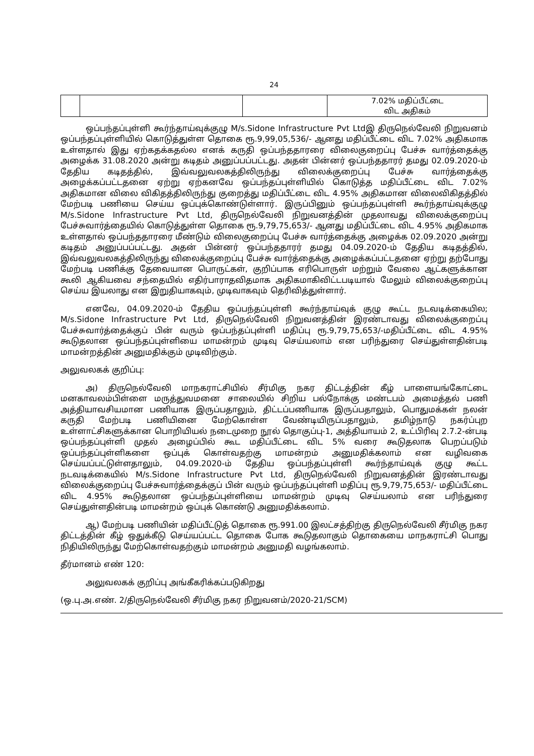24
| | | | 7.02% மதிப்பீட்டை விட அதிகம் |
ஒப்பந்தப்புள்ளி கூர்ந்தாய்வுக்குழு M/s.Sidone Infrastructure Pvt Ltdஇ திருநெல்வேலி நிறுவனம் ஒப்பந்தப்புள்ளியில் கொடுத்துள்ள தொகை ரூ.9,99,05,536/- ஆனது மதிப்பீட்டை விட 7.02% அதிகமாக உள்ளதால் இது ஏற்கதக்கதல்ல எனக் கருதி ஒப்பந்ததாரரை விலைகுறைப்பு பேச்சு வார்த்தைக்கு அழைக்க 31.08.2020 அன்று கடிதம் அனுப்பப்பட்டது. அதன் பின்னர் ஒப்பந்ததாரர் தமது 02.09.2020-ம் தேதிய கடிதத்தில், இவ்வலுவலகத்திலிருந்து விலைக்குறைப்பு பேச்சு வார்த்தைக்கு அழைக்கப்பட்டதனை ஏற்று ஏற்கனவே ஒப்பந்தப்புள்ளியில் கொடுத்த மதிப்பீட்டை விட 7.02% அதிகமான விலை விகிதத்திலிருந்து குறைத்து மதிப்பீட்டை விட 4.95% அதிகமான விலைவிகிதத்தில் மேற்படி பணியை செய்ய ஒப்புக்கொண்டுள்ளார். இருப்பினும் ஒப்பந்தப்புள்ளி கூர்ந்தாய்வுக்குழு M/s.Sidone Infrastructure Pvt Ltd, திருநெல்வேலி நிறுவனத்தின் முதலாவது விலைக்குறைப்பு பேச்சுவார்த்தையில் கொடுத்துள்ள தொகை ரூ.9,79,75,653/- ஆனது மதிப்பீட்டை விட 4.95% அதிகமாக உள்ளதால் ஒப்பந்ததாரரை மீண்டும் விலைகுறைப்பு பேச்சு வார்த்தைக்கு அழைக்க 02.09.2020 அன்று கடிதம் அனுப்பப்பட்டது. அதன் பின்னர் ஒப்பந்ததாரர் தமது 04.09.2020-ம் தேதிய கடிதத்தில், இவ்வலுவலகத்திலிருந்து விலைக்குறைப்பு பேச்சு வார்த்தைக்கு அழைக்கப்பட்டதனை ஏற்று தற்போது மேற்படி பணிக்கு தேவையான பொருட்கள், குறிப்பாக எரிபொருள் மற்றும் வேலை ஆட்களுக்கான கூலி ஆகியவை சந்தையில் எதிர்பாராதவிதமாக அதிகமாகிவிட்டபடியால் மேலும் விலைக்குறைப்பு செய்ய இயலாது என இறுதியாகவும், முடிவாகவும் தெரிவித்துள்ளார்.
எனவே, 04.09.2020-ம் தேதிய ஒப்பந்தப்புள்ளி கூர்ந்தாய்வுக் குழு கூட்ட நடவடிக்கையில; M/s.Sidone Infrastructure Pvt Ltd, திருநெல்வேலி நிறுவனத்தின் இரண்டாவது விலைக்குறைப்பு பேச்சுவார்த்தைக்குப் பின் வரும் ஒப்பந்தப்புள்ளி மதிப்பு ரூ.9,79,75,653/-மதிப்பீட்டை விட 4.95% கூடுதலான ஒப்பந்தப்புள்ளியை மாமன்றம் முடிவு செய்யலாம் என பரிந்துரை செய்துள்ளதின்படி மாமன்றத்தின் அனுமதிக்கும் முடிவிற்கும்.
அலுவலகக் குறிப்பு:
அ) திருநெல்வேலி மாநகராட்சியில் சீர்மிகு நகர திட்டத்தின் கீழ் பாளையங்கோட்டை மனகாவலம்பிள்ளை மருத்துவமனை சாலையில் சிறிய பல்நோக்கு மண்டபம் அமைத்தல் பணி அத்தியாவசியமான பணியாக இருப்பதாலும், திட்டப்பணியாக இருப்பதாலும், பொதுமக்கள் நலன் கருதி மேற்படி பணியினை மேற்கொள்ள வேண்டியிருப்பதாலும், தமிழ்நாடு நகர்ப்புற உள்ளாட்சிகளுக்கான பொறியியல் நடைமுறை நூல் தொகுப்பு-1, அத்தியாயம் 2, உட்பிரிவு 2.7.2-ன்படி ஒப்பந்தப்புள்ளி முதல் அழைப்பில் கூட மதிப்பீட்டை விட 5% வரை கூடுதலாக பெறப்படும் ஒப்பந்தப்புள்ளிகளை ஒப்புக் கொள்வதற்கு மாமன்றம் அனுமதிக்கலாம் என வழிவகை செய்யப்பட்டுள்ளதாலும், 04.09.2020-ம் தேதிய ஒப்பந்தப்புள்ளி கூர்ந்தாய்வுக் குழு கூட்ட நடவடிக்கையில் M/s.Sidone Infrastructure Pvt Ltd, திருநெல்வேலி நிறுவனத்தின் இரண்டாவது விலைக்குறைப்பு பேச்சுவார்த்தைக்குப் பின் வரும் ஒப்பந்தப்புள்ளி மதிப்பு ரூ.9,79,75,653/- மதிப்பீட்டை விட 4.95% கூடுதலான ஒப்பந்தப்புள்ளியை மாமன்றம் முடிவு செய்யலாம் என பரிந்துரை செய்துள்ளதின்படி மாமன்றம் ஒப்புக் கொண்டு அனுமதிக்கலாம்.
ஆ) மேற்படி பணியின் மதிப்பீட்டுத் தொகை ரூ.991.00 இலட்சத்திற்கு திருநெல்வேலி சீர்மிகு நகர திட்டத்தின் கீழ் ஒதுக்கீடு செய்யப்பட்ட தொகை போக கூடுதலாகும் தொகையை மாநகராட்சி பொது நிதியிலிருந்து மேற்கொள்வதற்கும் மாமன்றம் அனுமதி வழங்கலாம்.
தீர்மானம் எண் 120:
அலுவலகக் குறிப்பு அங்கீகரிக்கப்படுகிறது
(ஒ.பு.அ.எண். 2/திருநெல்வேலி சீர்மிகு நகர நிறுவனம்/2020-21/SCM)